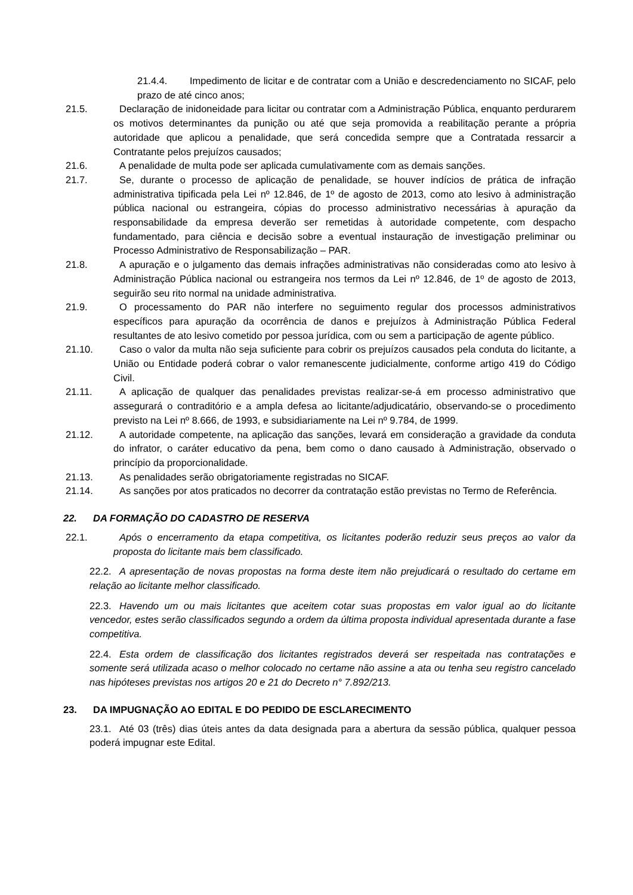21.4.4. Impedimento de licitar e de contratar com a União e descredenciamento no SICAF, pelo prazo de até cinco anos;
21.5. Declaração de inidoneidade para licitar ou contratar com a Administração Pública, enquanto perdurarem os motivos determinantes da punição ou até que seja promovida a reabilitação perante a própria autoridade que aplicou a penalidade, que será concedida sempre que a Contratada ressarcir a Contratante pelos prejuízos causados;
21.6. A penalidade de multa pode ser aplicada cumulativamente com as demais sanções.
21.7. Se, durante o processo de aplicação de penalidade, se houver indícios de prática de infração administrativa tipificada pela Lei nº 12.846, de 1º de agosto de 2013, como ato lesivo à administração pública nacional ou estrangeira, cópias do processo administrativo necessárias à apuração da responsabilidade da empresa deverão ser remetidas à autoridade competente, com despacho fundamentado, para ciência e decisão sobre a eventual instauração de investigação preliminar ou Processo Administrativo de Responsabilização – PAR.
21.8. A apuração e o julgamento das demais infrações administrativas não consideradas como ato lesivo à Administração Pública nacional ou estrangeira nos termos da Lei nº 12.846, de 1º de agosto de 2013, seguirão seu rito normal na unidade administrativa.
21.9. O processamento do PAR não interfere no seguimento regular dos processos administrativos específicos para apuração da ocorrência de danos e prejuízos à Administração Pública Federal resultantes de ato lesivo cometido por pessoa jurídica, com ou sem a participação de agente público.
21.10. Caso o valor da multa não seja suficiente para cobrir os prejuízos causados pela conduta do licitante, a União ou Entidade poderá cobrar o valor remanescente judicialmente, conforme artigo 419 do Código Civil.
21.11. A aplicação de qualquer das penalidades previstas realizar-se-á em processo administrativo que assegurará o contraditório e a ampla defesa ao licitante/adjudicatário, observando-se o procedimento previsto na Lei nº 8.666, de 1993, e subsidiariamente na Lei nº 9.784, de 1999.
21.12. A autoridade competente, na aplicação das sanções, levará em consideração a gravidade da conduta do infrator, o caráter educativo da pena, bem como o dano causado à Administração, observado o princípio da proporcionalidade.
21.13. As penalidades serão obrigatoriamente registradas no SICAF.
21.14. As sanções por atos praticados no decorrer da contratação estão previstas no Termo de Referência.
22. DA FORMAÇÃO DO CADASTRO DE RESERVA
22.1. Após o encerramento da etapa competitiva, os licitantes poderão reduzir seus preços ao valor da proposta do licitante mais bem classificado.
22.2. A apresentação de novas propostas na forma deste item não prejudicará o resultado do certame em relação ao licitante melhor classificado.
22.3. Havendo um ou mais licitantes que aceitem cotar suas propostas em valor igual ao do licitante vencedor, estes serão classificados segundo a ordem da última proposta individual apresentada durante a fase competitiva.
22.4. Esta ordem de classificação dos licitantes registrados deverá ser respeitada nas contratações e somente será utilizada acaso o melhor colocado no certame não assine a ata ou tenha seu registro cancelado nas hipóteses previstas nos artigos 20 e 21 do Decreto n° 7.892/213.
23. DA IMPUGNAÇÃO AO EDITAL E DO PEDIDO DE ESCLARECIMENTO
23.1. Até 03 (três) dias úteis antes da data designada para a abertura da sessão pública, qualquer pessoa poderá impugnar este Edital.